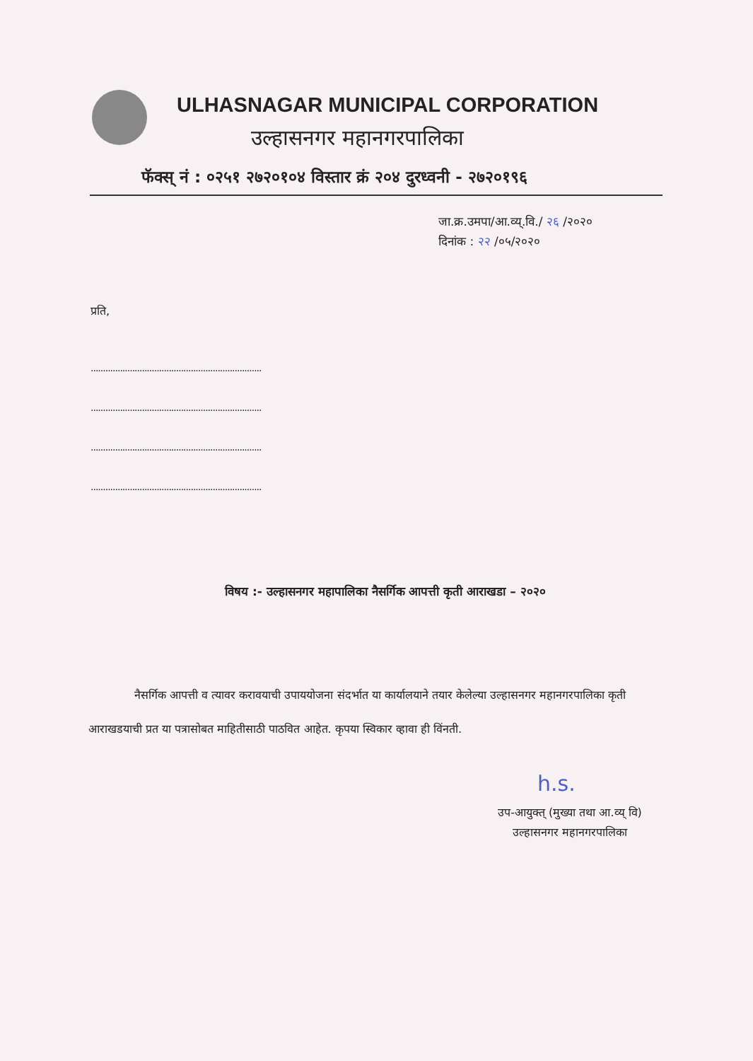ULHASNAGAR MUNICIPAL CORPORATION
उल्हासनगर महानगरपालिका
फॅक्स् नं : ०२५१ २७२०१०४ विस्तार क्रं २०४ दुरध्वनी - २७२०१९६
जा.क्र.उमपा/आ.व्य्.वि./ २६ /२०२०
दिनांक : २२ /०५/२०२०
प्रति,
......................................................................
......................................................................
......................................................................
......................................................................
विषय :- उल्हासनगर महापालिका नैसर्गिक आपत्ती कृती आराखडा – २०२०
नैसर्गिक आपत्ती व त्यावर करावयाची उपाययोजना संदर्भात या कार्यालयाने तयार केलेल्या उल्हासनगर महानगरपालिका कृती आराखडयाची प्रत या पत्रासोबत माहितीसाठी पाठवित आहेत. कृपया स्विकार व्हावा ही विंनती.
h.s.
उप-आयुक्त् (मुख्या तथा आ.व्य् वि)
उल्हासनगर महानगरपालिका